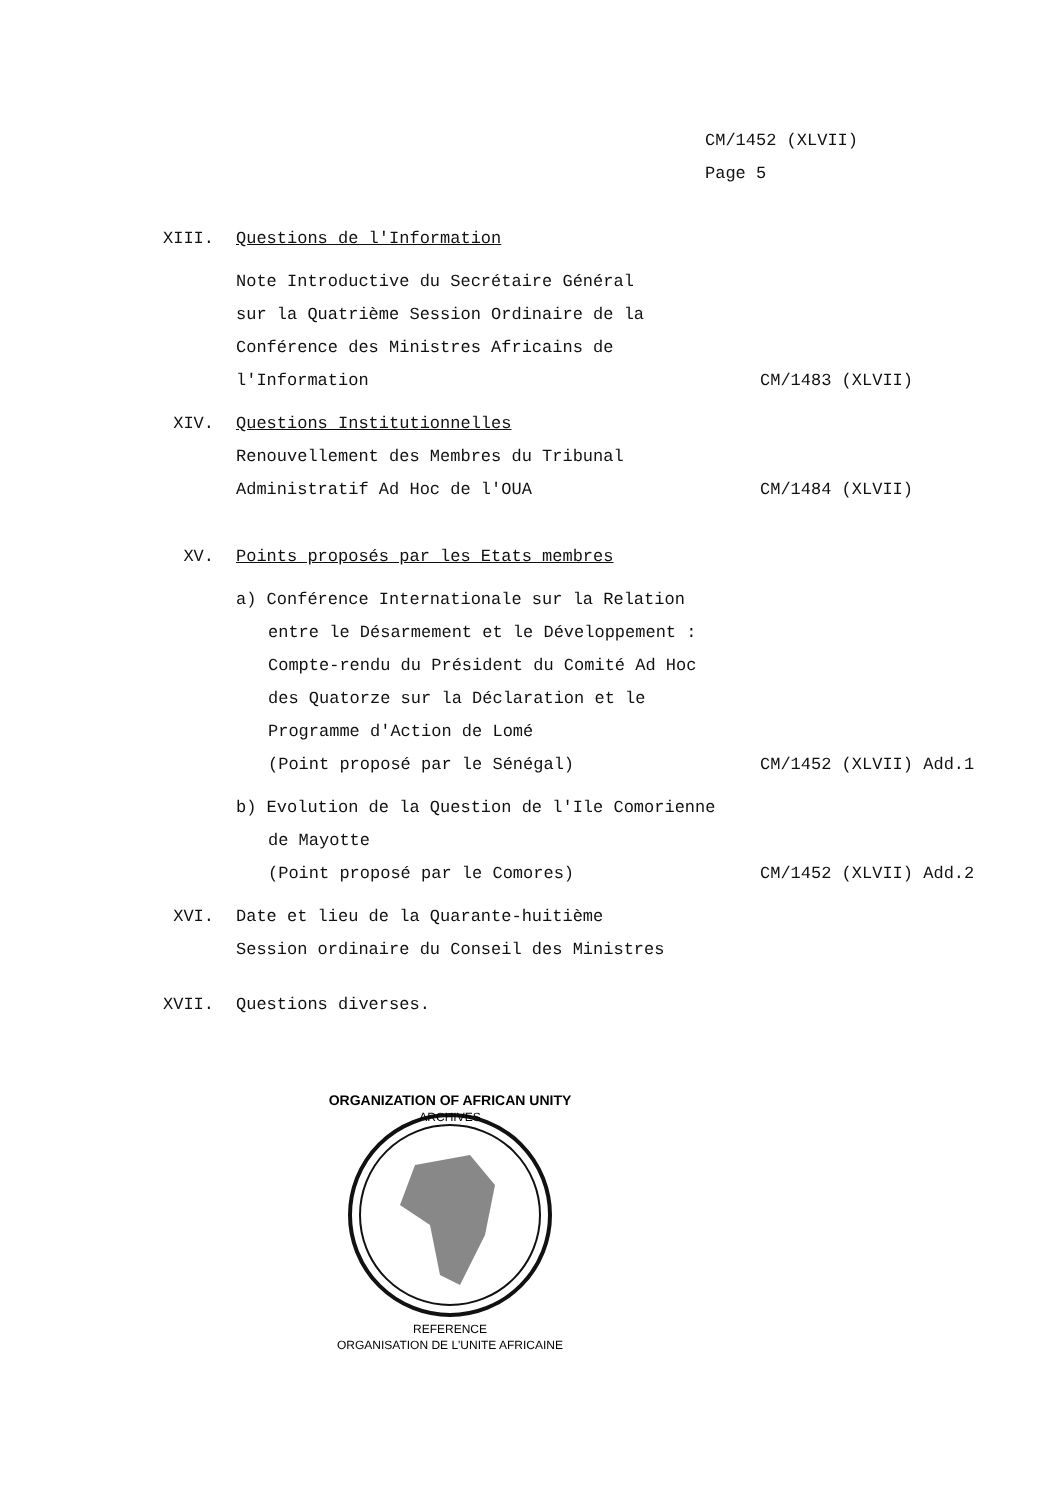CM/1452 (XLVII)
Page 5
XIII. Questions de l'Information
Note Introductive du Secrétaire Général
sur la Quatrième Session Ordinaire de la
Conférence des Ministres Africains de
l'Information
CM/1483 (XLVII)
XIV. Questions Institutionnelles
Renouvellement des Membres du Tribunal
Administratif Ad Hoc de l'OUA
CM/1484 (XLVII)
XV. Points proposés par les Etats membres
a) Conférence Internationale sur la Relation
entre le Désarmement et le Développement :
Compte-rendu du Président du Comité Ad Hoc
des Quatorze sur la Déclaration et le
Programme d'Action de Lomé
(Point proposé par le Sénégal)
CM/1452 (XLVII) Add.1
b) Evolution de la Question de l'Ile Comorienne
de Mayotte
(Point proposé par le Comores)
CM/1452 (XLVII) Add.2
XVI. Date et lieu de la Quarante-huitième
Session ordinaire du Conseil des Ministres
XVII. Questions diverses.
ORGANIZATION OF AFRICAN UNITY
ARCHIVES
REFERENCE
ORGANISATION DE L'UNITE AFRICAINE